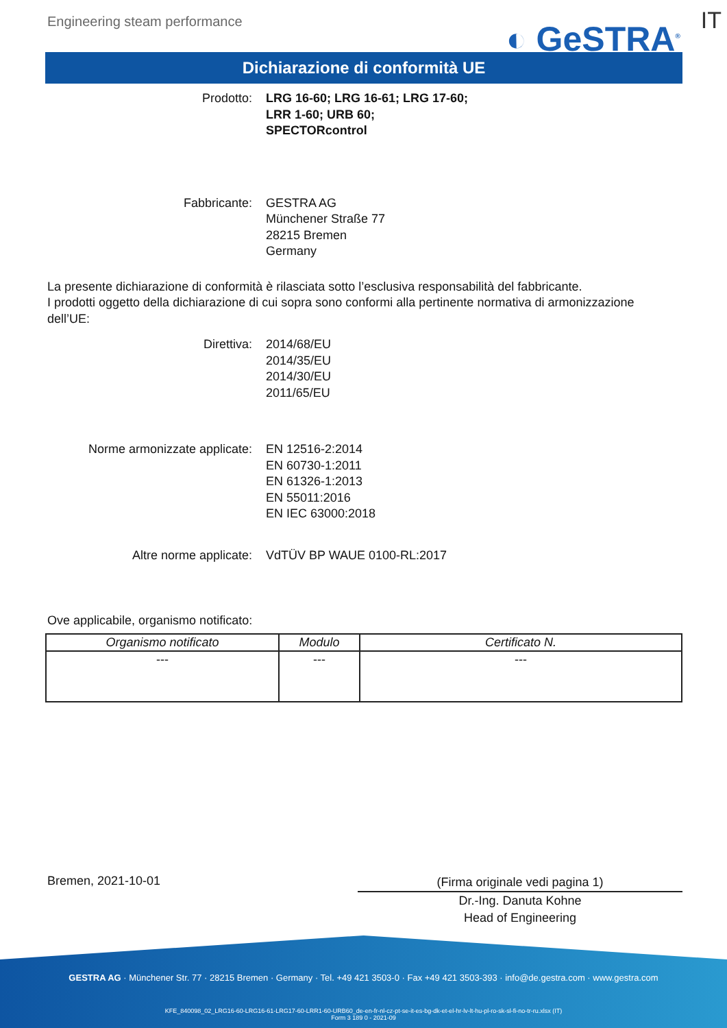Engineering steam performance
◐ GeSTRA<sup>®</sup>
IT
Dichiarazione di conformità UE
Prodotto: LRG 16-60; LRG 16-61; LRG 17-60;
LRR 1-60; URB 60;
SPECTORcontrol
Fabbricante: GESTRA AG
Münchener Straße 77
28215 Bremen
Germany
La presente dichiarazione di conformità è rilasciata sotto l’esclusiva responsabilità del fabbricante.
I prodotti oggetto della dichiarazione di cui sopra sono conformi alla pertinente normativa di armonizzazione dell’UE:
Direttiva: 2014/68/EU
2014/35/EU
2014/30/EU
2011/65/EU
Norme armonizzate applicate: EN 12516-2:2014
EN 60730-1:2011
EN 61326-1:2013
EN 55011:2016
EN IEC 63000:2018
Altre norme applicate: VdTÜV BP WAUE 0100-RL:2017
Ove applicabile, organismo notificato:
| Organismo notificato | Modulo | Certificato N. |
| --- | --- | --- |
| --- | --- | --- |
Bremen, 2021-10-01
(Firma originale vedi pagina 1)
Dr.-Ing. Danuta Kohne
Head of Engineering
GESTRA AG · Münchener Str. 77 · 28215 Bremen · Germany · Tel. +49 421 3503-0 · Fax +49 421 3503-393 · info@de.gestra.com · www.gestra.com
KFE_840098_02_LRG16-60-LRG16-61-LRG17-60-LRR1-60-URB60_de-en-fr-nl-cz-pt-se-it-es-bg-dk-et-el-hr-lv-lt-hu-pl-ro-sk-sl-fi-no-tr-ru.xlsx (IT)
Form 3 189 0 - 2021-09